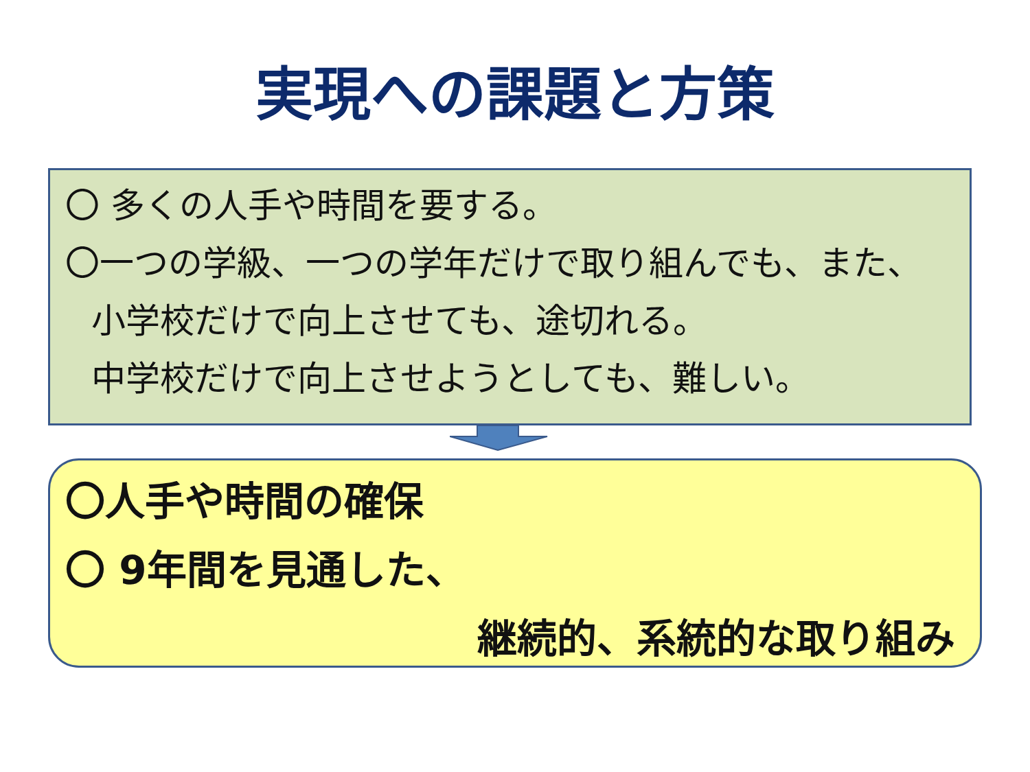実現への課題と方策
〇 多くの人手や時間を要する。
〇一つの学級、一つの学年だけで取り組んでも、また、
小学校だけで向上させても、途切れる。
中学校だけで向上させようとしても、難しい。
〇人手や時間の確保
〇 9年間を見通した、
継続的、系統的な取り組み